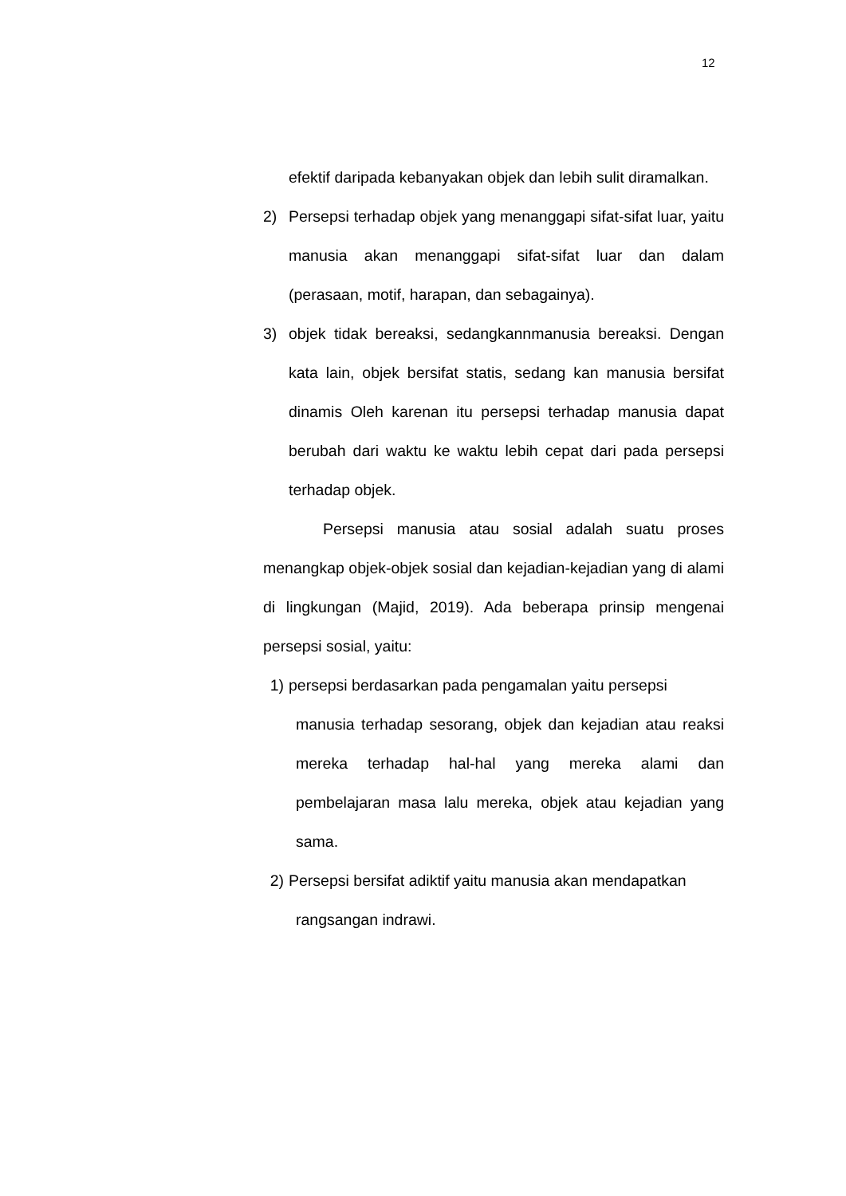12
efektif daripada kebanyakan objek dan lebih sulit diramalkan.
2) Persepsi terhadap objek yang menanggapi sifat-sifat luar, yaitu manusia akan menanggapi sifat-sifat luar dan dalam (perasaan, motif, harapan, dan sebagainya).
3) objek tidak bereaksi, sedangkannmanusia bereaksi. Dengan kata lain, objek bersifat statis, sedang kan manusia bersifat dinamis Oleh karenan itu persepsi terhadap manusia dapat berubah dari waktu ke waktu lebih cepat dari pada persepsi terhadap objek.
Persepsi manusia atau sosial adalah suatu proses menangkap objek-objek sosial dan kejadian-kejadian yang di alami di lingkungan (Majid, 2019). Ada beberapa prinsip mengenai persepsi sosial, yaitu:
1) persepsi berdasarkan pada pengamalan yaitu persepsi
manusia terhadap sesorang, objek dan kejadian atau reaksi mereka terhadap hal-hal yang mereka alami dan pembelajaran masa lalu mereka, objek atau kejadian yang sama.
2) Persepsi bersifat adiktif yaitu manusia akan mendapatkan
rangsangan indrawi.